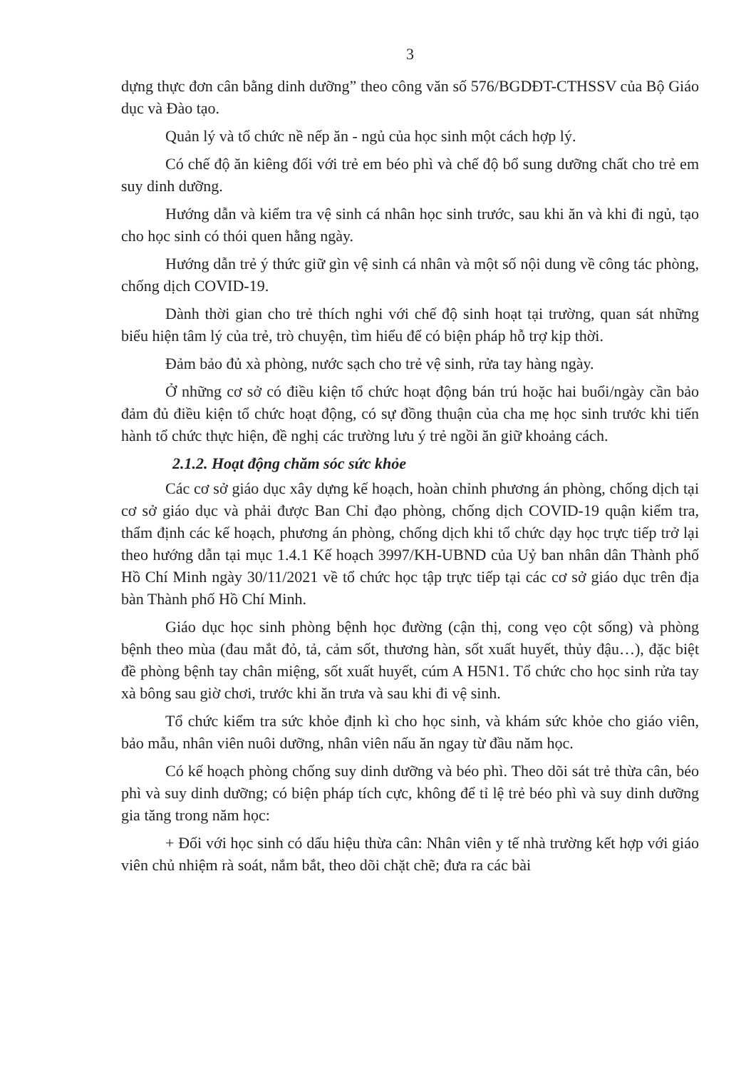3
dựng thực đơn cân bằng dinh dưỡng” theo công văn số 576/BGDĐT-CTHSSV của Bộ Giáo dục và Đào tạo.
Quản lý và tổ chức nề nếp ăn - ngủ của học sinh một cách hợp lý.
Có chế độ ăn kiêng đối với trẻ em béo phì và chế độ bổ sung dưỡng chất cho trẻ em suy dinh dưỡng.
Hướng dẫn và kiểm tra vệ sinh cá nhân học sinh trước, sau khi ăn và khi đi ngủ, tạo cho học sinh có thói quen hằng ngày.
Hướng dẫn trẻ ý thức giữ gìn vệ sinh cá nhân và một số nội dung về công tác phòng, chống dịch COVID-19.
Dành thời gian cho trẻ thích nghi với chế độ sinh hoạt tại trường, quan sát những biểu hiện tâm lý của trẻ, trò chuyện, tìm hiểu để có biện pháp hỗ trợ kịp thời.
Đảm bảo đủ xà phòng, nước sạch cho trẻ vệ sinh, rửa tay hàng ngày.
Ở những cơ sở có điều kiện tổ chức hoạt động bán trú hoặc hai buổi/ngày cần bảo đảm đủ điều kiện tổ chức hoạt động, có sự đồng thuận của cha mẹ học sinh trước khi tiến hành tổ chức thực hiện, đề nghị các trường lưu ý trẻ ngồi ăn giữ khoảng cách.
2.1.2. Hoạt động chăm sóc sức khỏe
Các cơ sở giáo dục xây dựng kế hoạch, hoàn chỉnh phương án phòng, chống dịch tại cơ sở giáo dục và phải được Ban Chỉ đạo phòng, chống dịch COVID-19 quận kiểm tra, thẩm định các kế hoạch, phương án phòng, chống dịch khi tổ chức dạy học trực tiếp trở lại theo hướng dẫn tại mục 1.4.1 Kế hoạch 3997/KH-UBND của Uỷ ban nhân dân Thành phố Hồ Chí Minh ngày 30/11/2021 về tổ chức học tập trực tiếp tại các cơ sở giáo dục trên địa bàn Thành phố Hồ Chí Minh.
Giáo dục học sinh phòng bệnh học đường (cận thị, cong vẹo cột sống) và phòng bệnh theo mùa (đau mắt đỏ, tả, cảm sốt, thương hàn, sốt xuất huyết, thủy đậu…), đặc biệt đề phòng bệnh tay chân miệng, sốt xuất huyết, cúm A H5N1. Tổ chức cho học sinh rửa tay xà bông sau giờ chơi, trước khi ăn trưa và sau khi đi vệ sinh.
Tổ chức kiểm tra sức khỏe định kì cho học sinh, và khám sức khỏe cho giáo viên, bảo mẫu, nhân viên nuôi dưỡng, nhân viên nấu ăn ngay từ đầu năm học.
Có kế hoạch phòng chống suy dinh dưỡng và béo phì. Theo dõi sát trẻ thừa cân, béo phì và suy dinh dưỡng; có biện pháp tích cực, không để tỉ lệ trẻ béo phì và suy dinh dưỡng gia tăng trong năm học:
+ Đối với học sinh có dấu hiệu thừa cân: Nhân viên y tế nhà trường kết hợp với giáo viên chủ nhiệm rà soát, nắm bắt, theo dõi chặt chẽ; đưa ra các bài